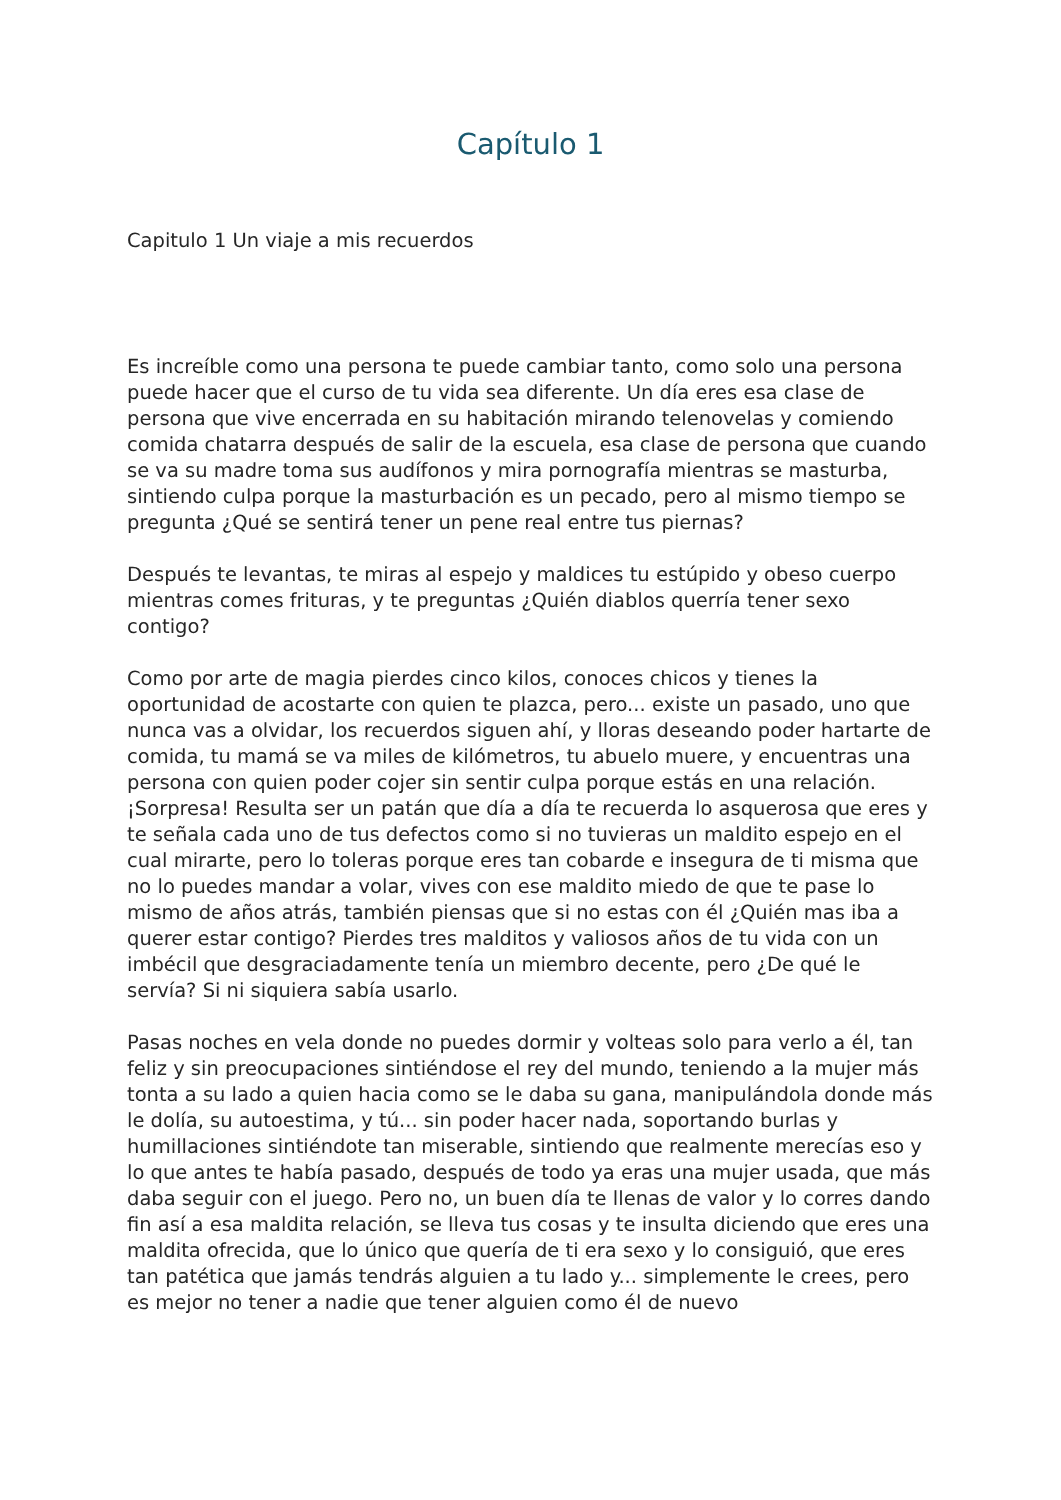Capítulo 1
Capitulo 1 Un viaje a mis recuerdos
Es increíble como una persona te puede cambiar tanto, como solo una persona puede hacer que el curso de tu vida sea diferente. Un día eres esa clase de persona que vive encerrada en su habitación mirando telenovelas y comiendo comida chatarra después de salir de la escuela, esa clase de persona que cuando se va su madre toma sus audífonos y mira pornografía mientras se masturba, sintiendo culpa porque la masturbación es un pecado, pero al mismo tiempo se pregunta ¿Qué se sentirá tener un pene real entre tus piernas?
Después te levantas, te miras al espejo y maldices tu estúpido y obeso cuerpo mientras comes frituras, y te preguntas ¿Quién diablos querría tener sexo contigo?
Como por arte de magia pierdes cinco kilos, conoces chicos y tienes la oportunidad de acostarte con quien te plazca, pero... existe un pasado, uno que nunca vas a olvidar, los recuerdos siguen ahí, y lloras deseando poder hartarte de comida, tu mamá se va miles de kilómetros, tu abuelo muere, y encuentras una persona con quien poder cojer sin sentir culpa porque estás en una relación. ¡Sorpresa! Resulta ser un patán que día a día te recuerda lo asquerosa que eres y te señala cada uno de tus defectos como si no tuvieras un maldito espejo en el cual mirarte, pero lo toleras porque eres tan cobarde e insegura de ti misma que no lo puedes mandar a volar, vives con ese maldito miedo de que te pase lo mismo de años atrás, también piensas que si no estas con él ¿Quién mas iba a querer estar contigo? Pierdes tres malditos y valiosos años de tu vida con un imbécil que desgraciadamente tenía un miembro decente, pero ¿De qué le servía? Si ni siquiera sabía usarlo.
Pasas noches en vela donde no puedes dormir y volteas solo para verlo a él, tan feliz y sin preocupaciones sintiéndose el rey del mundo, teniendo a la mujer más tonta a su lado a quien hacia como se le daba su gana, manipulándola donde más le dolía, su autoestima, y tú... sin poder hacer nada, soportando burlas y humillaciones sintiéndote tan miserable, sintiendo que realmente merecías eso y lo que antes te había pasado, después de todo ya eras una mujer usada, que más daba seguir con el juego. Pero no, un buen día te llenas de valor y lo corres dando fin así a esa maldita relación, se lleva tus cosas y te insulta diciendo que eres una maldita ofrecida, que lo único que quería de ti era sexo y lo consiguió, que eres tan patética que jamás tendrás alguien a tu lado y... simplemente le crees, pero es mejor no tener a nadie que tener alguien como él de nuevo